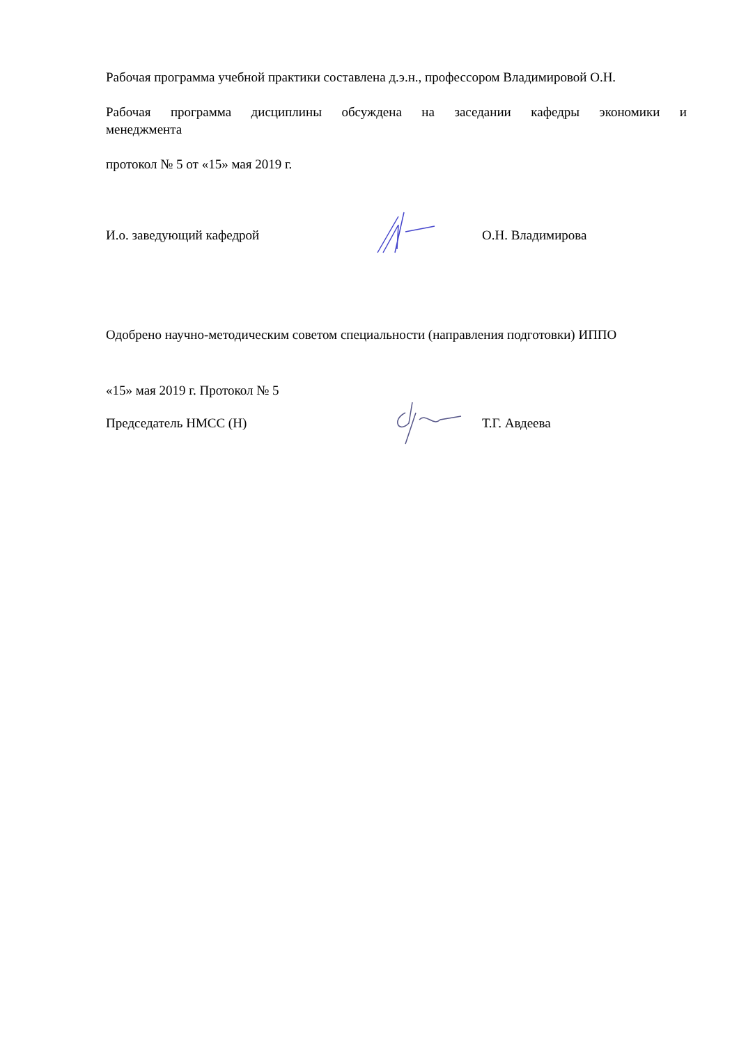Рабочая программа учебной практики составлена д.э.н., профессором Владимировой О.Н.
Рабочая программа дисциплины обсуждена на заседании кафедры экономики и
менеджмента
протокол № 5 от «15» мая 2019 г.
И.о. заведующий кафедрой О.Н. Владимирова
Одобрено научно-методическим советом специальности (направления подготовки) ИППО
«15» мая 2019 г. Протокол № 5
Председатель НМСС (Н) Т.Г. Авдеева